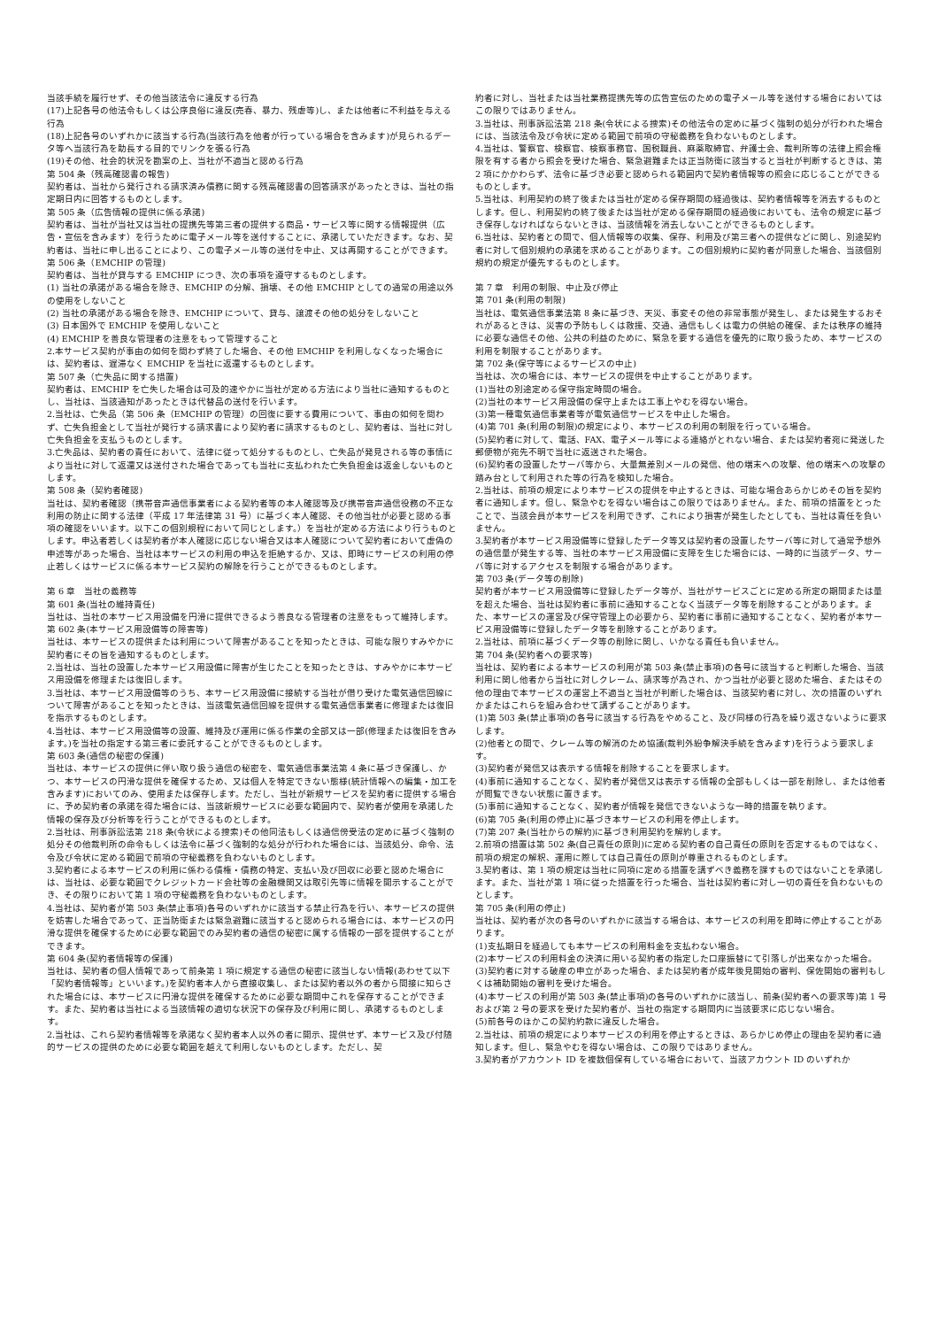当該手続を履行せず、その他当該法令に違反する行為
(17)上記各号の他法令もしくは公序良俗に違反(売春、暴力、残虐等)し、または他者に不利益を与える行為
(18)上記各号のいずれかに該当する行為(当該行為を他者が行っている場合を含みます)が見られるデータ等へ当該行為を助長する目的でリンクを張る行為
(19)その他、社会的状況を勘案の上、当社が不適当と認める行為
第 504 条（残高確認書の報告)
契約者は、当社から発行される請求済み債務に関する残高確認書の回答請求があったときは、当社の指定期日内に回答するものとします。
第 505 条（広告情報の提供に係る承諾)
契約者は、当社が当社又は当社の提携先等第三者の提供する商品・サービス等に関する情報提供（広告・宣伝を含みます）を行うために電子メール等を送付することに、承諾していただきます。なお、契約者は、当社に申し出ることにより、この電子メール等の送付を中止、又は再開することができます。
第 506 条（EMCHIP の管理)
契約者は、当社が貸与する EMCHIP につき、次の事項を遵守するものとします。
(1) 当社の承諾がある場合を除き、EMCHIP の分解、損壊、その他 EMCHIP としての通常の用途以外の使用をしないこと
(2) 当社の承諾がある場合を除き、EMCHIP について、貸与、譲渡その他の処分をしないこと
(3) 日本国外で EMCHIP を使用しないこと
(4) EMCHIP を善良な管理者の注意をもって管理すること
2.本サービス契約が事由の如何を問わず終了した場合、その他 EMCHIP を利用しなくなった場合には、契約者は、遅滞なく EMCHIP を当社に返還するものとします。
第 507 条（亡失品に関する措置)
契約者は、EMCHIP を亡失した場合は可及的速やかに当社が定める方法により当社に通知するものとし、当社は、当該通知があったときは代替品の送付を行います。
2.当社は、亡失品（第 506 条（EMCHIP の管理）の回復に要する費用について、事由の如何を問わず、亡失負担金として当社が発行する請求書により契約者に請求するものとし、契約者は、当社に対し亡失負担金を支払うものとします。
3.亡失品は、契約者の責任において、法律に従って処分するものとし、亡失品が発見される等の事情により当社に対して返還又は送付された場合であっても当社に支払われた亡失負担金は返金しないものとします。
第 508 条（契約者確認)
当社は、契約者確認（携帯音声通信事業者による契約者等の本人確認等及び携帯音声通信役務の不正な利用の防止に関する法律（平成 17 年法律第 31 号）に基づく本人確認、その他当社が必要と認める事項の確認をいいます。以下この個別規程において同じとします。）を当社が定める方法により行うものとします。申込者若しくは契約者が本人確認に応じない場合又は本人確認について契約者において虚偽の申述等があった場合、当社は本サービスの利用の申込を拒絶するか、又は、即時にサービスの利用の停止若しくはサービスに係る本サービス契約の解除を行うことができるものとします。
第 6 章　当社の義務等
第 601 条(当社の維持責任)
当社は、当社の本サービス用設備を円滑に提供できるよう善良なる管理者の注意をもって維持します。
第 602 条(本サービス用設備等の障害等)
当社は、本サービスの提供または利用について障害があることを知ったときは、可能な限りすみやかに契約者にその旨を通知するものとします。
2.当社は、当社の設置した本サービス用設備に障害が生じたことを知ったときは、すみやかに本サービス用設備を修理または復旧します。
3.当社は、本サービス用設備等のうち、本サービス用設備に接続する当社が借り受けた電気通信回線について障害があることを知ったときは、当該電気通信回線を提供する電気通信事業者に修理または復旧を指示するものとします。
4.当社は、本サービス用設備等の設置、維持及び運用に係る作業の全部又は一部(修理または復旧を含みます。)を当社の指定する第三者に委託することができるものとします。
第 603 条(通信の秘密の保護)
当社は、本サービスの提供に伴い取り扱う通信の秘密を、電気通信事業法第 4 条に基づき保護し、かつ、本サービスの円滑な提供を確保するため、又は個人を特定できない態様(統計情報への編集・加工を含みます)においてのみ、使用または保存します。ただし、当社が新規サービスを契約者に提供する場合に、予め契約者の承諾を得た場合には、当該新規サービスに必要な範囲内で、契約者が使用を承諾した情報の保存及び分析等を行うことができるものとします。
2.当社は、刑事訴訟法第 218 条(令状による捜索)その他同法もしくは通信傍受法の定めに基づく強制の処分その他裁判所の命令もしくは法令に基づく強制的な処分が行われた場合には、当該処分、命令、法令及び令状に定める範囲で前項の守秘義務を負わないものとします。
3.契約者による本サービスの利用に係わる債権・債務の特定、支払い及び回収に必要と認めた場合には、当社は、必要な範囲でクレジットカード会社等の金融機関又は取引先等に情報を開示することができ、その限りにおいて第 1 項の守秘義務を負わないものとします。
4.当社は、契約者が第 503 条(禁止事項)各号のいずれかに該当する禁止行為を行い、本サービスの提供を妨害した場合であって、正当防衛または緊急避難に該当すると認められる場合には、本サービスの円滑な提供を確保するために必要な範囲でのみ契約者の通信の秘密に属する情報の一部を提供することができます。
第 604 条(契約者情報等の保護)
当社は、契約者の個人情報であって前条第 1 項に規定する通信の秘密に該当しない情報(あわせて以下「契約者情報等」といいます。)を契約者本人から直接収集し、または契約者以外の者から間接に知らされた場合には、本サービスに円滑な提供を確保するために必要な期間中これを保存することができます。また、契約者は当社による当該情報の適切な状況下の保存及び利用に関し、承諾するものとします。
2.当社は、これら契約者情報等を承諾なく契約者本人以外の者に開示、提供せず、本サービス及び付随的サービスの提供のために必要な範囲を越えて利用しないものとします。ただし、契
約者に対し、当社または当社業務提携先等の広告宣伝のための電子メール等を送付する場合においてはこの限りではありません。
3.当社は、刑事訴訟法第 218 条(令状による捜索)その他法令の定めに基づく強制の処分が行われた場合には、当該法令及び令状に定める範囲で前項の守秘義務を負わないものとします。
4.当社は、警察官、検察官、検察事務官、国税職員、麻薬取締官、弁護士会、裁判所等の法律上照会権限を有する者から照会を受けた場合、緊急避難または正当防衛に該当すると当社が判断するときは、第 2 項にかかわらず、法令に基づき必要と認められる範囲内で契約者情報等の照会に応じることができるものとします。
5.当社は、利用契約の終了後または当社が定める保存期間の経過後は、契約者情報等を消去するものとします。但し、利用契約の終了後または当社が定める保存期間の経過後においても、法令の規定に基づき保存しなければならないときは、当該情報を消去しないことができるものとします。
6.当社は、契約者との間で、個人情報等の収集、保存、利用及び第三者への提供などに関し、別途契約者に対して個別規約の承諾を求めることがあります。この個別規約に契約者が同意した場合、当該個別規約の規定が優先するものとします。
第 7 章　利用の制限、中止及び停止
第 701 条(利用の制限)
当社は、電気通信事業法第 8 条に基づき、天災、事変その他の非常事態が発生し、または発生するおそれがあるときは、災害の予防もしくは救援、交通、通信もしくは電力の供給の確保、または秩序の維持に必要な通信その他、公共の利益のために、緊急を要する通信を優先的に取り扱うため、本サービスの利用を制限することがあります。
第 702 条(保守等によるサービスの中止)
当社は、次の場合には、本サービスの提供を中止することがあります。
(1)当社の別途定める保守指定時間の場合。
(2)当社の本サービス用設備の保守上または工事上やむを得ない場合。
(3)第一種電気通信事業者等が電気通信サービスを中止した場合。
(4)第 701 条(利用の制限)の規定により、本サービスの利用の制限を行っている場合。
(5)契約者に対して、電話、FAX、電子メール等による連絡がとれない場合、または契約者宛に発送した郵便物が宛先不明で当社に返送された場合。
(6)契約者の設置したサーバ等から、大量無差別メールの発信、他の端末への攻撃、他の端末への攻撃の踏み台として利用された等の行為を検知した場合。
2.当社は、前項の規定により本サービスの提供を中止するときは、可能な場合あらかじめその旨を契約者に通知します。但し、緊急やむを得ない場合はこの限りではありません。また、前項の措置をとったことで、当該会員が本サービスを利用できず、これにより損害が発生したとしても、当社は責任を負いません。
3.契約者が本サービス用設備等に登録したデータ等又は契約者の設置したサーバ等に対して通常予想外の通信量が発生する等、当社の本サービス用設備に支障を生じた場合には、一時的に当該データ、サーバ等に対するアクセスを制限する場合があります。
第 703 条(データ等の削除)
契約者が本サービス用設備等に登録したデータ等が、当社がサービスごとに定める所定の期間または量を超えた場合、当社は契約者に事前に通知することなく当該データ等を削除することがあります。また、本サービスの運営及び保守管理上の必要から、契約者に事前に通知することなく、契約者が本サービス用設備等に登録したデータ等を削除することがあります。
2.当社は、前項に基づくデータ等の削除に関し、いかなる責任も負いません。
第 704 条(契約者への要求等)
当社は、契約者による本サービスの利用が第 503 条(禁止事項)の各号に該当すると判断した場合、当該利用に関し他者から当社に対しクレーム、請求等が為され、かつ当社が必要と認めた場合、またはその他の理由で本サービスの運営上不適当と当社が判断した場合は、当該契約者に対し、次の措置のいずれかまたはこれらを組み合わせて講ずることがあります。
(1)第 503 条(禁止事項)の各号に該当する行為をやめること、及び同様の行為を繰り返さないように要求します。
(2)他者との間で、クレーム等の解消のため協議(裁判外紛争解決手続を含みます)を行うよう要求します。
(3)契約者が発信又は表示する情報を削除することを要求します。
(4)事前に通知することなく、契約者が発信又は表示する情報の全部もしくは一部を削除し、または他者が閲覧できない状態に置きます。
(5)事前に通知することなく、契約者が情報を発信できないような一時的措置を執ります。
(6)第 705 条(利用の停止)に基づき本サービスの利用を停止します。
(7)第 207 条(当社からの解約)に基づき利用契約を解約します。
2.前項の措置は第 502 条(自己責任の原則)に定める契約者の自己責任の原則を否定するものではなく、前項の規定の解釈、運用に際しては自己責任の原則が尊重されるものとします。
3.契約者は、第 1 項の規定は当社に同項に定める措置を講ずべき義務を課すものではないことを承諾します。また、当社が第 1 項に従った措置を行った場合、当社は契約者に対し一切の責任を負わないものとします。
第 705 条(利用の停止)
当社は、契約者が次の各号のいずれかに該当する場合は、本サービスの利用を即時に停止することがあります。
(1)支払期日を経過しても本サービスの利用料金を支払わない場合。
(2)本サービスの利用料金の決済に用いる契約者の指定した口座振替にて引落しが出来なかった場合。
(3)契約者に対する破産の申立があった場合、または契約者が成年後見開始の審判、保佐開始の審判もしくは補助開始の審判を受けた場合。
(4)本サービスの利用が第 503 条(禁止事項)の各号のいずれかに該当し、前条(契約者への要求等)第 1 号および第 2 号の要求を受けた契約者が、当社の指定する期間内に当該要求に応じない場合。
(5)前各号のほかこの契約約款に違反した場合。
2.当社は、前項の規定により本サービスの利用を停止するときは、あらかじめ停止の理由を契約者に通知します。但し、緊急やむを得ない場合は、この限りではありません。
3.契約者がアカウント ID を複数個保有している場合において、当該アカウント ID のいずれか